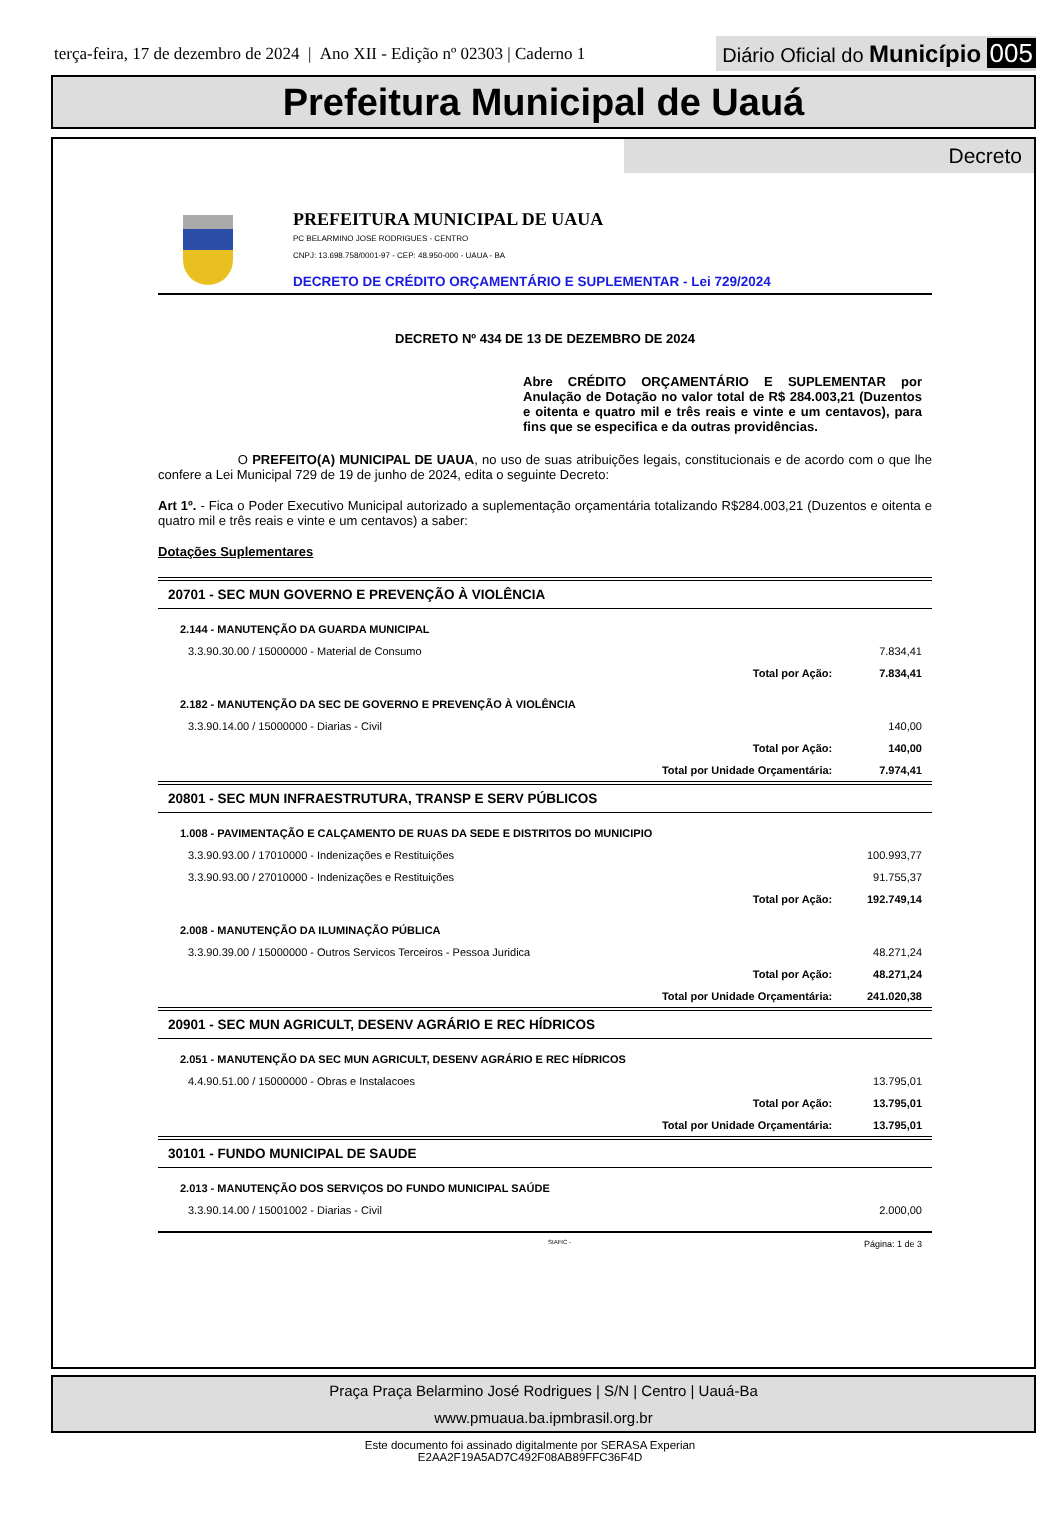terça-feira, 17 de dezembro de 2024 | Ano XII - Edição nº 02303 | Caderno 1
Diário Oficial do Município 005
Prefeitura Municipal de Uauá
Decreto
PREFEITURA MUNICIPAL DE UAUA
PC BELARMINO JOSE RODRIGUES - CENTRO
CNPJ: 13.698.758/0001-97 - CEP: 48.950-000 - UAUA - BA
DECRETO DE CRÉDITO ORÇAMENTÁRIO E SUPLEMENTAR - Lei 729/2024
DECRETO Nº 434 DE 13 DE DEZEMBRO DE 2024
Abre CRÉDITO ORÇAMENTÁRIO E SUPLEMENTAR por Anulação de Dotação no valor total de R$ 284.003,21 (Duzentos e oitenta e quatro mil e três reais e vinte e um centavos), para fins que se especifica e da outras providências.
O PREFEITO(A) MUNICIPAL DE UAUA, no uso de suas atribuições legais, constitucionais e de acordo com o que lhe confere a Lei Municipal 729 de 19 de junho de 2024, edita o seguinte Decreto:
Art 1º. - Fica o Poder Executivo Municipal autorizado a suplementação orçamentária totalizando R$284.003,21 (Duzentos e oitenta e quatro mil e três reais e vinte e um centavos) a saber:
Dotações Suplementares
| 20701 - SEC MUN GOVERNO E PREVENÇÃO À VIOLÊNCIA | | |
| 2.144 - MANUTENÇÃO DA GUARDA MUNICIPAL | | |
| 3.3.90.30.00 / 15000000 - Material de Consumo | | 7.834,41 |
| | Total por Ação: | 7.834,41 |
| 2.182 - MANUTENÇÃO DA SEC DE GOVERNO E PREVENÇÃO À VIOLÊNCIA | | |
| 3.3.90.14.00 / 15000000 - Diarias - Civil | | 140,00 |
| | Total por Ação: | 140,00 |
| | Total por Unidade Orçamentária: | 7.974,41 |
| 20801 - SEC MUN INFRAESTRUTURA, TRANSP E SERV PÚBLICOS | | |
| 1.008 - PAVIMENTAÇÃO E CALÇAMENTO DE RUAS DA SEDE E DISTRITOS DO MUNICIPIO | | |
| 3.3.90.93.00 / 17010000 - Indenizações e Restituições | | 100.993,77 |
| 3.3.90.93.00 / 27010000 - Indenizações e Restituições | | 91.755,37 |
| | Total por Ação: | 192.749,14 |
| 2.008 - MANUTENÇÃO DA ILUMINAÇÃO PÚBLICA | | |
| 3.3.90.39.00 / 15000000 - Outros Servicos Terceiros - Pessoa Juridica | | 48.271,24 |
| | Total por Ação: | 48.271,24 |
| | Total por Unidade Orçamentária: | 241.020,38 |
| 20901 - SEC MUN AGRICULT, DESENV AGRÁRIO E REC HÍDRICOS | | |
| 2.051 - MANUTENÇÃO DA SEC MUN AGRICULT, DESENV AGRÁRIO E REC HÍDRICOS | | |
| 4.4.90.51.00 / 15000000 - Obras e Instalacoes | | 13.795,01 |
| | Total por Ação: | 13.795,01 |
| | Total por Unidade Orçamentária: | 13.795,01 |
| 30101 - FUNDO MUNICIPAL DE SAUDE | | |
| 2.013 - MANUTENÇÃO DOS SERVIÇOS DO FUNDO MUNICIPAL SAÚDE | | |
| 3.3.90.14.00 / 15001002 - Diarias - Civil | | 2.000,00 |
SIAFIC - Página: 1 de 3
Praça Praça Belarmino José Rodrigues | S/N | Centro | Uauá-Ba
www.pmuaua.ba.ipmbrasil.org.br
Este documento foi assinado digitalmente por SERASA Experian
E2AA2F19A5AD7C492F08AB89FFC36F4D